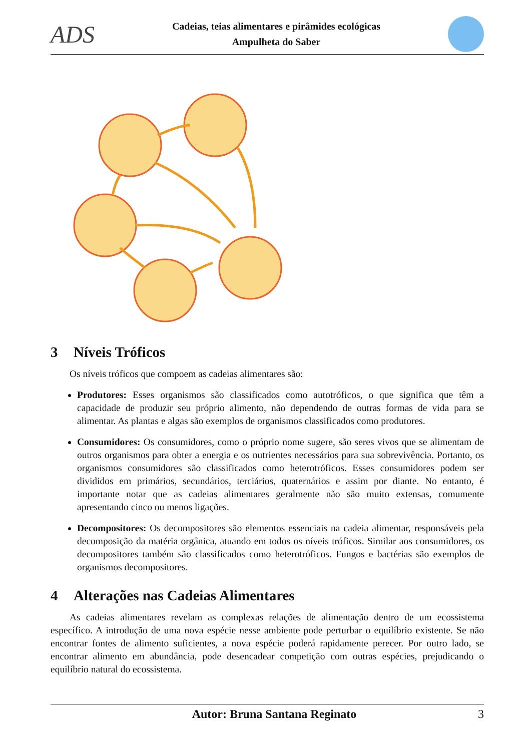ADS
Cadeias, teias alimentares e pirâmides ecológicas
Ampulheta do Saber
3 Níveis Tróficos
Os níveis tróficos que compoem as cadeias alimentares são:
Produtores: Esses organismos são classificados como autotróficos, o que significa que têm a capacidade de produzir seu próprio alimento, não dependendo de outras formas de vida para se alimentar. As plantas e algas são exemplos de organismos classificados como produtores.
Consumidores: Os consumidores, como o próprio nome sugere, são seres vivos que se alimentam de outros organismos para obter a energia e os nutrientes necessários para sua sobrevivência. Portanto, os organismos consumidores são classificados como heterotróficos. Esses consumidores podem ser divididos em primários, secundários, terciários, quaternários e assim por diante. No entanto, é importante notar que as cadeias alimentares geralmente não são muito extensas, comumente apresentando cinco ou menos ligações.
Decompositores: Os decompositores são elementos essenciais na cadeia alimentar, responsáveis pela decomposição da matéria orgânica, atuando em todos os níveis tróficos. Similar aos consumidores, os decompositores também são classificados como heterotróficos. Fungos e bactérias são exemplos de organismos decompositores.
4 Alterações nas Cadeias Alimentares
As cadeias alimentares revelam as complexas relações de alimentação dentro de um ecossistema específico. A introdução de uma nova espécie nesse ambiente pode perturbar o equilíbrio existente. Se não encontrar fontes de alimento suficientes, a nova espécie poderá rapidamente perecer. Por outro lado, se encontrar alimento em abundância, pode desencadear competição com outras espécies, prejudicando o equilíbrio natural do ecossistema.
Autor: Bruna Santana Reginato 3